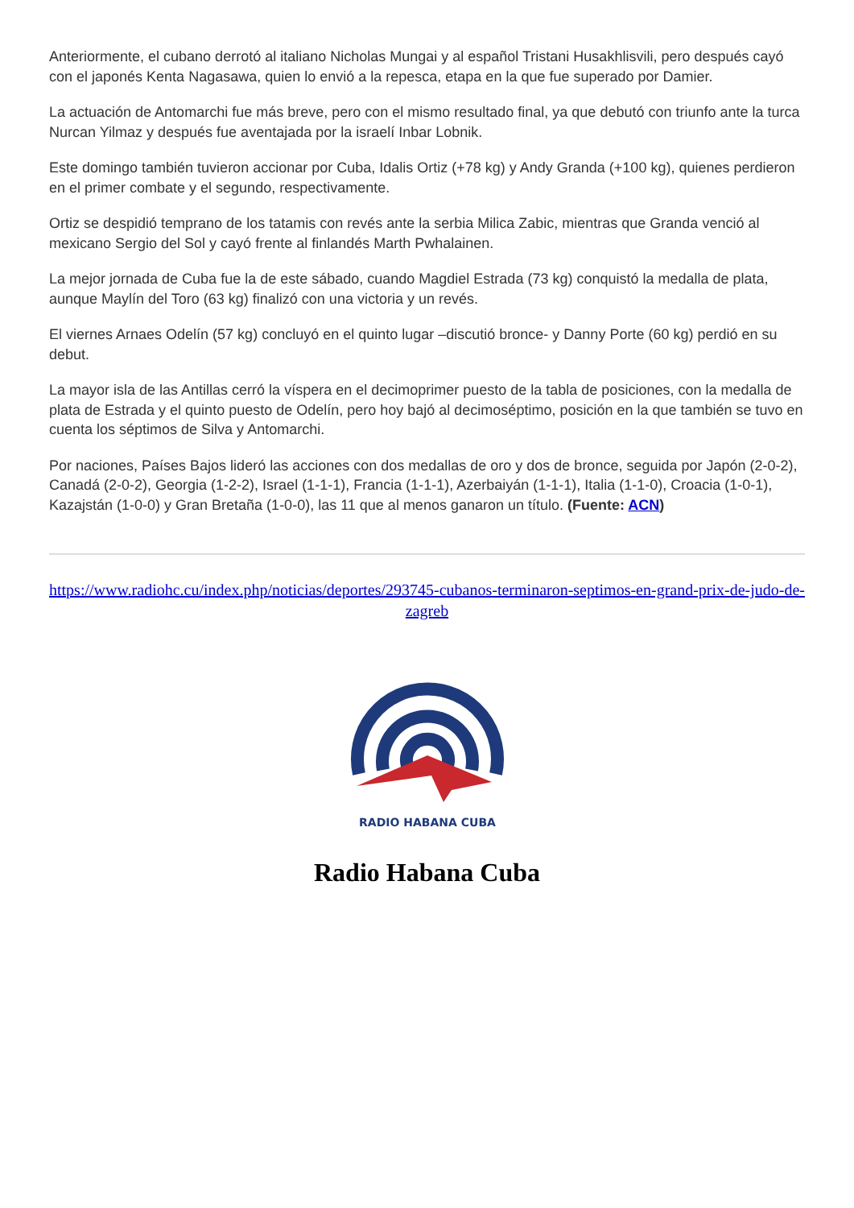Anteriormente, el cubano derrotó al italiano Nicholas Mungai y al español Tristani Husakhlisvili, pero después cayó con el japonés Kenta Nagasawa, quien lo envió a la repesca, etapa en la que fue superado por Damier.
La actuación de Antomarchi fue más breve, pero con el mismo resultado final, ya que debutó con triunfo ante la turca Nurcan Yilmaz y después fue aventajada por la israelí Inbar Lobnik.
Este domingo también tuvieron accionar por Cuba, Idalis Ortiz (+78 kg) y Andy Granda (+100 kg), quienes perdieron en el primer combate y el segundo, respectivamente.
Ortiz se despidió temprano de los tatamis con revés ante la serbia Milica Zabic, mientras que Granda venció al mexicano Sergio del Sol y cayó frente al finlandés Marth Pwhalainen.
La mejor jornada de Cuba fue la de este sábado, cuando Magdiel Estrada (73 kg) conquistó la medalla de plata, aunque Maylín del Toro (63 kg) finalizó con una victoria y un revés.
El viernes Arnaes Odelín (57 kg) concluyó en el quinto lugar –discutió bronce- y Danny Porte (60 kg) perdió en su debut.
La mayor isla de las Antillas cerró la víspera en el decimoprimer puesto de la tabla de posiciones, con la medalla de plata de Estrada y el quinto puesto de Odelín, pero hoy bajó al decimoséptimo, posición en la que también se tuvo en cuenta los séptimos de Silva y Antomarchi.
Por naciones, Países Bajos lideró las acciones con dos medallas de oro y dos de bronce, seguida por Japón (2-0-2), Canadá (2-0-2), Georgia (1-2-2), Israel (1-1-1), Francia (1-1-1), Azerbaiyán (1-1-1), Italia (1-1-0), Croacia (1-0-1), Kazajstán (1-0-0) y Gran Bretaña (1-0-0), las 11 que al menos ganaron un título. (Fuente: ACN)
https://www.radiohc.cu/index.php/noticias/deportes/293745-cubanos-terminaron-septimos-en-grand-prix-de-judo-de-zagreb
RADIO HABANA CUBA
Radio Habana Cuba